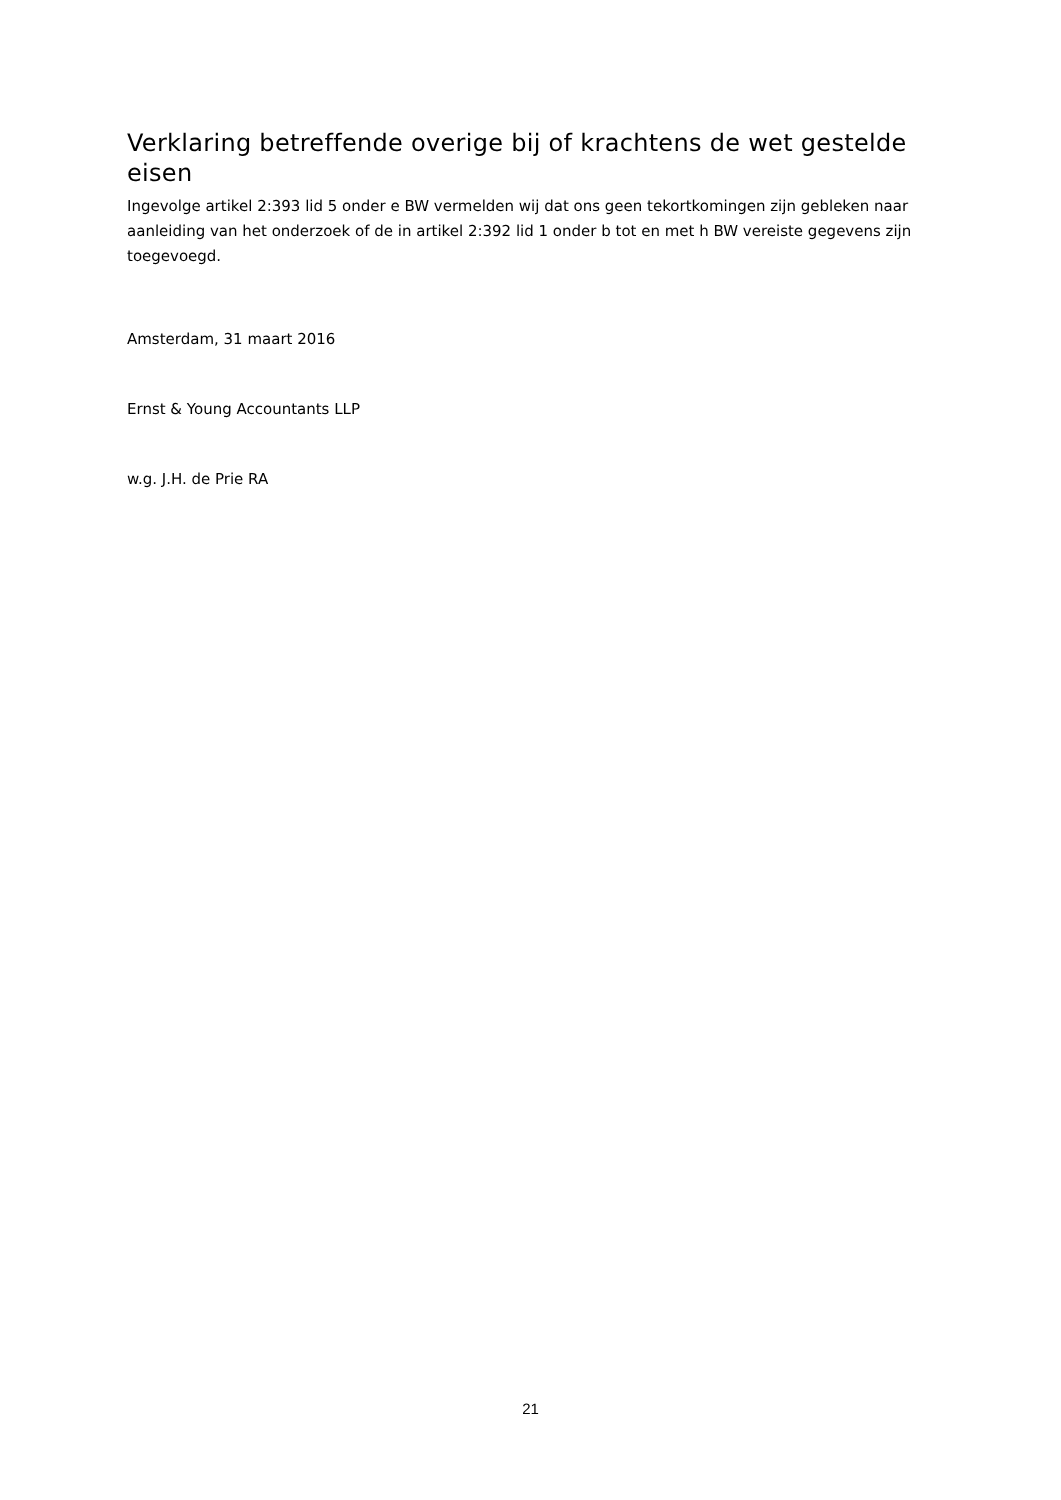Verklaring betreffende overige bij of krachtens de wet gestelde eisen
Ingevolge artikel 2:393 lid 5 onder e BW vermelden wij dat ons geen tekortkomingen zijn gebleken naar aanleiding van het onderzoek of de in artikel 2:392 lid 1 onder b tot en met h BW vereiste gegevens zijn toegevoegd.
Amsterdam, 31 maart 2016
Ernst & Young Accountants LLP
w.g. J.H. de Prie RA
21